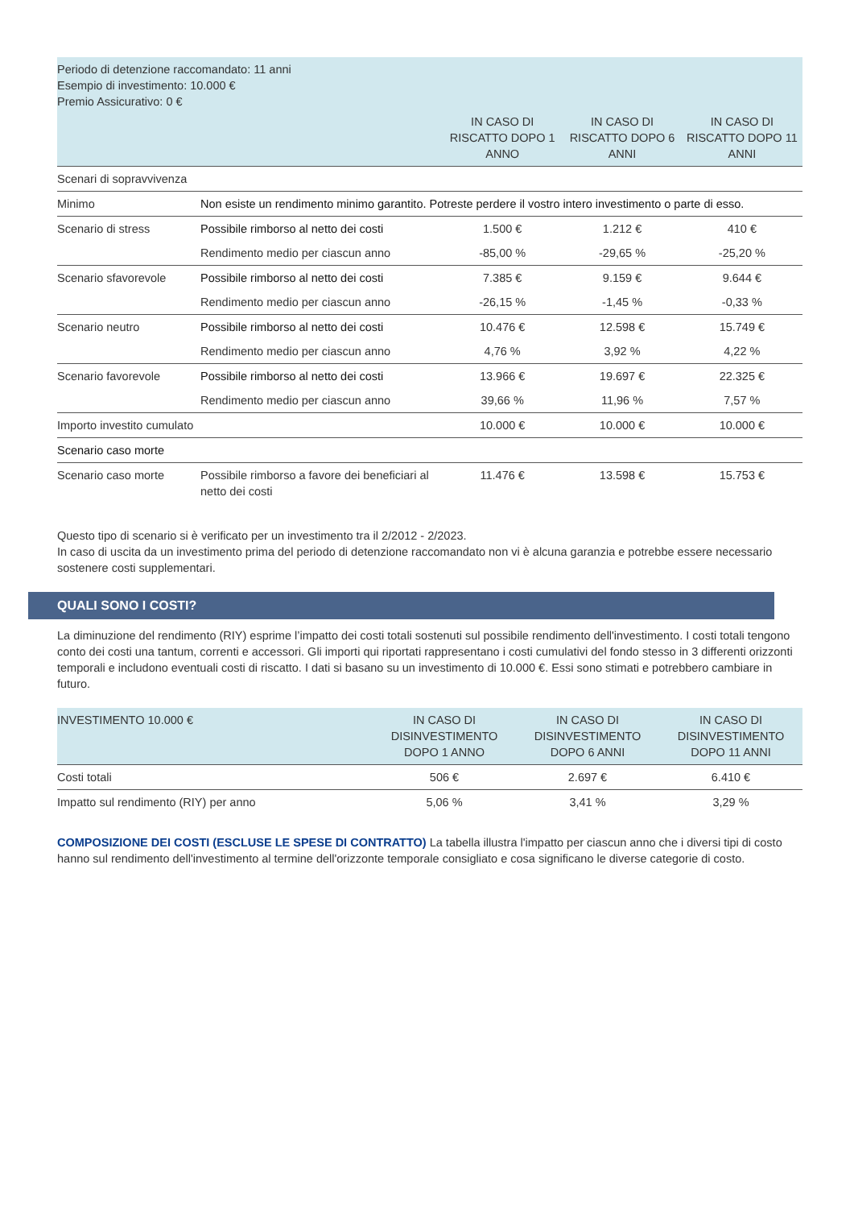| Periodo di detenzione raccomandato: 11 anni Esempio di investimento: 10.000 € Premio Assicurativo: 0 € | | | | |
| | | IN CASO DI RISCATTO DOPO 1 ANNO | IN CASO DI RISCATTO DOPO 6 ANNI | IN CASO DI RISCATTO DOPO 11 ANNI |
| Scenari di sopravvivenza | | | | |
| Minimo | Non esiste un rendimento minimo garantito. Potreste perdere il vostro intero investimento o parte di esso. | | | |
| Scenario di stress | Possibile rimborso al netto dei costi | 1.500 € | 1.212 € | 410 € |
| | Rendimento medio per ciascun anno | -85,00 % | -29,65 % | -25,20 % |
| Scenario sfavorevole | Possibile rimborso al netto dei costi | 7.385 € | 9.159 € | 9.644 € |
| | Rendimento medio per ciascun anno | -26,15 % | -1,45 % | -0,33 % |
| Scenario neutro | Possibile rimborso al netto dei costi | 10.476 € | 12.598 € | 15.749 € |
| | Rendimento medio per ciascun anno | 4,76 % | 3,92 % | 4,22 % |
| Scenario favorevole | Possibile rimborso al netto dei costi | 13.966 € | 19.697 € | 22.325 € |
| | Rendimento medio per ciascun anno | 39,66 % | 11,96 % | 7,57 % |
| Importo investito cumulato | | 10.000 € | 10.000 € | 10.000 € |
| Scenario caso morte | | | | |
| Scenario caso morte | Possibile rimborso a favore dei beneficiari al netto dei costi | 11.476 € | 13.598 € | 15.753 € |
Questo tipo di scenario si è verificato per un investimento tra il 2/2012 - 2/2023.
In caso di uscita da un investimento prima del periodo di detenzione raccomandato non vi è alcuna garanzia e potrebbe essere necessario sostenere costi supplementari.
QUALI SONO I COSTI?
La diminuzione del rendimento (RIY) esprime l’impatto dei costi totali sostenuti sul possibile rendimento dell'investimento. I costi totali tengono conto dei costi una tantum, correnti e accessori. Gli importi qui riportati rappresentano i costi cumulativi del fondo stesso in 3 differenti orizzonti temporali e includono eventuali costi di riscatto. I dati si basano su un investimento di 10.000 €. Essi sono stimati e potrebbero cambiare in futuro.
| INVESTIMENTO 10.000 € | IN CASO DI DISINVESTIMENTO DOPO 1 ANNO | IN CASO DI DISINVESTIMENTO DOPO 6 ANNI | IN CASO DI DISINVESTIMENTO DOPO 11 ANNI |
| --- | --- | --- | --- |
| Costi totali | 506 € | 2.697 € | 6.410 € |
| Impatto sul rendimento (RIY) per anno | 5,06 % | 3,41 % | 3,29 % |
COMPOSIZIONE DEI COSTI (ESCLUSE LE SPESE DI CONTRATTO) La tabella illustra l'impatto per ciascun anno che i diversi tipi di costo hanno sul rendimento dell'investimento al termine dell'orizzonte temporale consigliato e cosa significano le diverse categorie di costo.